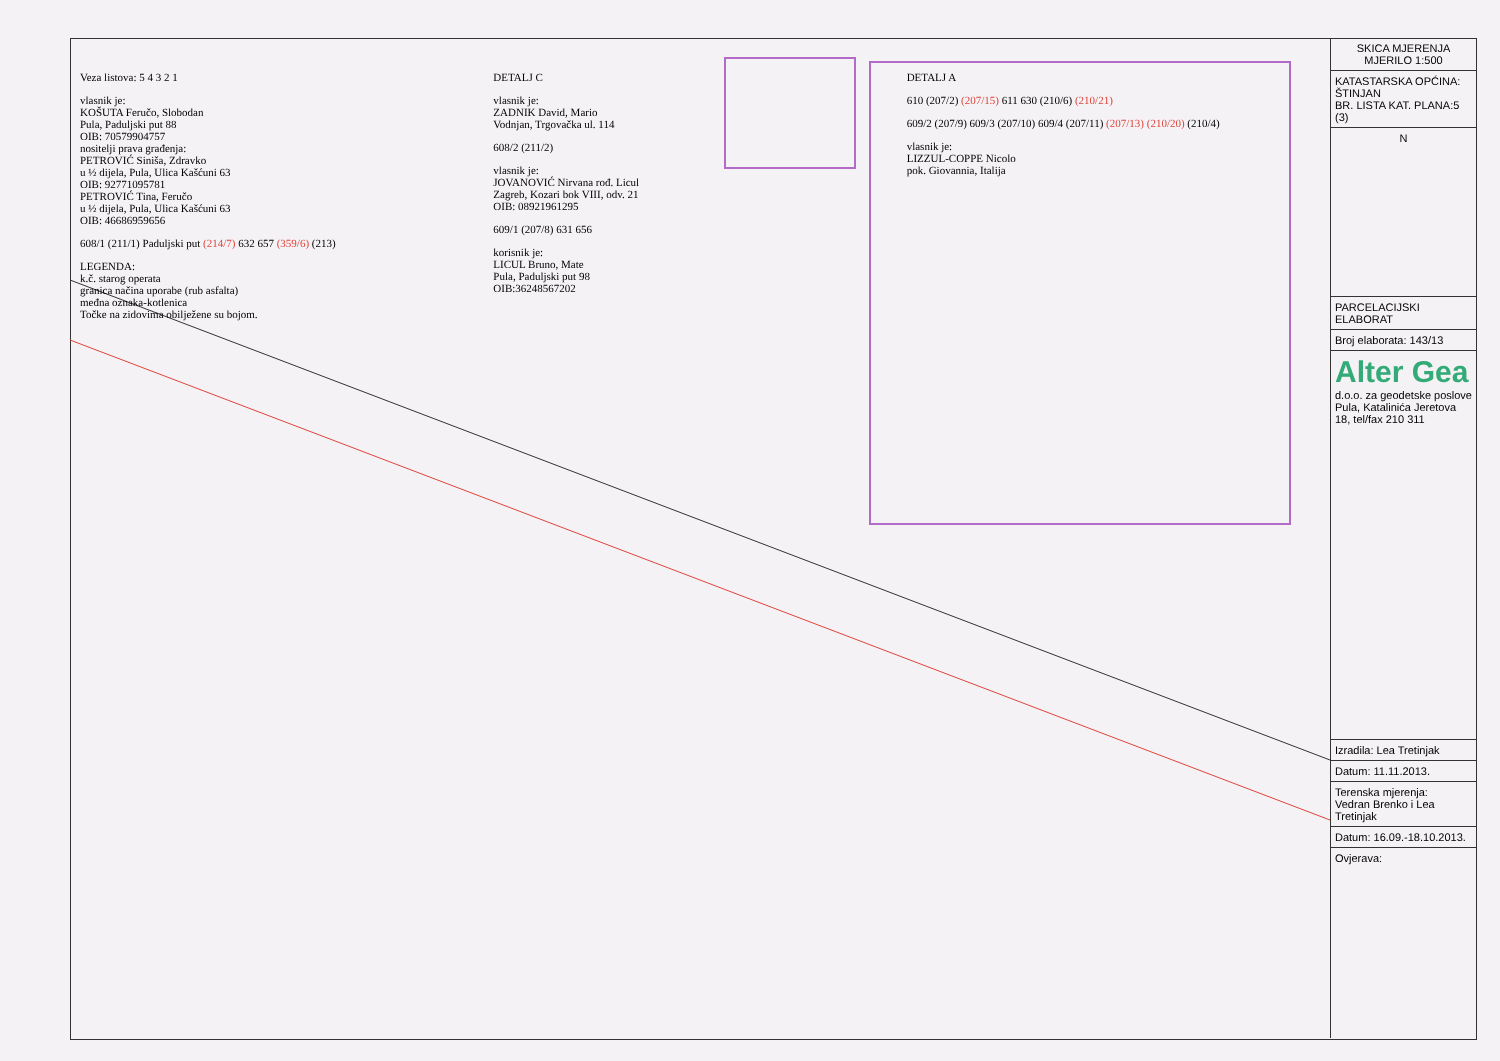Veza listova: 5 4 3 2 1
vlasnik je:
KOŠUTA Feručo, Slobodan
Pula, Paduljski put 88
OIB: 70579904757
nositelji prava građenja:
PETROVIĆ Siniša, Zdravko
u ½ dijela, Pula, Ulica Kašćuni 63
OIB: 92771095781
PETROVIĆ Tina, Feručo
u ½ dijela, Pula, Ulica Kašćuni 63
OIB: 46686959656
608/1 (211/1) Paduljski put (214/7) 632 657 (359/6) (213)
LEGENDA:
k.č. starog operata
granica načina uporabe (rub asfalta)
međna oznaka-kotlenica
Točke na zidovima obilježene su bojom.
DETALJ C
vlasnik je:
ZADNIK David, Mario
Vodnjan, Trgovačka ul. 114
608/2 (211/2)
vlasnik je:
JOVANOVIĆ Nirvana rođ. Licul
Zagreb, Kozari bok VIII, odv. 21
OIB: 08921961295
609/1 (207/8) 631 656
korisnik je:
LICUL Bruno, Mate
Pula, Paduljski put 98
OIB:36248567202
DETALJ A
610 (207/2) (207/15) 611 630 (210/6) (210/21)
609/2 (207/9) 609/3 (207/10) 609/4 (207/11) (207/13) (210/20) (210/4)
vlasnik je:
LIZZUL-COPPE Nicolo
pok. Giovannia, Italija
SKICA MJERENJA
MJERILO 1:500
KATASTARSKA OPĆINA:
ŠTINJAN
BR. LISTA KAT. PLANA:5 (3)
N
PARCELACIJSKI ELABORAT
Broj elaborata: 143/13
Alter Gea
d.o.o. za geodetske poslove
Pula, Katalinića Jeretova 18, tel/fax 210 311
Izradila: Lea Tretinjak
Datum: 11.11.2013.
Terenska mjerenja:
Vedran Brenko i Lea Tretinjak
Datum: 16.09.-18.10.2013.
Ovjerava: